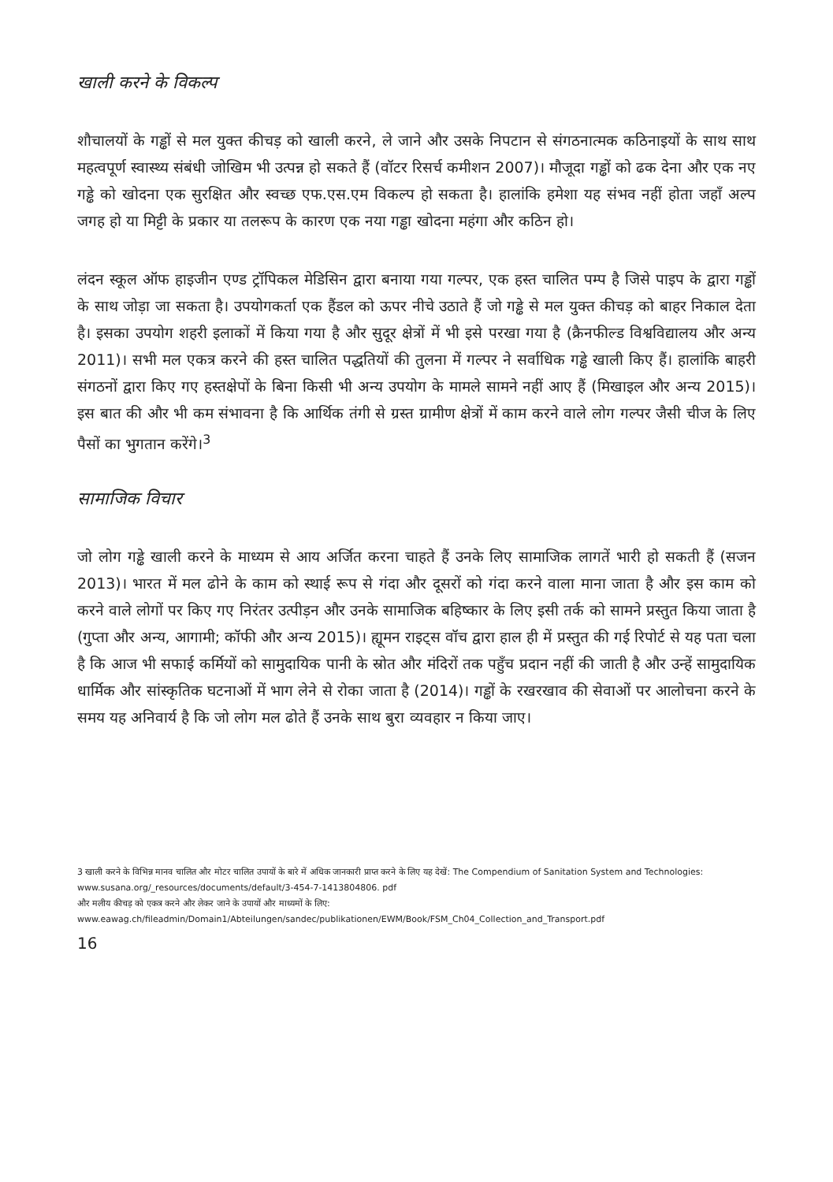खाली करने के विकल्प
शौचालयों के गड्ढों से मल युक्त कीचड़ को खाली करने, ले जाने और उसके निपटान से संगठनात्मक कठिनाइयों के साथ साथ महत्वपूर्ण स्वास्थ्य संबंधी जोखिम भी उत्पन्न हो सकते हैं (वॉटर रिसर्च कमीशन 2007)। मौजूदा गड्ढों को ढक देना और एक नए गड्ढे को खोदना एक सुरक्षित और स्वच्छ एफ.एस.एम विकल्प हो सकता है। हालांकि हमेशा यह संभव नहीं होता जहाँ अल्प जगह हो या मिट्टी के प्रकार या तलरूप के कारण एक नया गड्ढा खोदना महंगा और कठिन हो।
लंदन स्कूल ऑफ हाइजीन एण्ड ट्रॉपिकल मेडिसिन द्वारा बनाया गया गल्पर, एक हस्त चालित पम्प है जिसे पाइप के द्वारा गड्ढों के साथ जोड़ा जा सकता है। उपयोगकर्ता एक हैंडल को ऊपर नीचे उठाते हैं जो गड्ढे से मल युक्त कीचड़ को बाहर निकाल देता है। इसका उपयोग शहरी इलाकों में किया गया है और सुदूर क्षेत्रों में भी इसे परखा गया है (क्रैनफील्ड विश्वविद्यालय और अन्य 2011)। सभी मल एकत्र करने की हस्त चालित पद्धतियों की तुलना में गल्पर ने सर्वाधिक गड्ढे खाली किए हैं। हालांकि बाहरी संगठनों द्वारा किए गए हस्तक्षेपों के बिना किसी भी अन्य उपयोग के मामले सामने नहीं आए हैं (मिखाइल और अन्य 2015)। इस बात की और भी कम संभावना है कि आर्थिक तंगी से ग्रस्त ग्रामीण क्षेत्रों में काम करने वाले लोग गल्पर जैसी चीज के लिए पैसों का भुगतान करेंगे।<sup>3</sup>
सामाजिक विचार
जो लोग गड्ढे खाली करने के माध्यम से आय अर्जित करना चाहते हैं उनके लिए सामाजिक लागतें भारी हो सकती हैं (सजन 2013)। भारत में मल ढोने के काम को स्थाई रूप से गंदा और दूसरों को गंदा करने वाला माना जाता है और इस काम को करने वाले लोगों पर किए गए निरंतर उत्पीड़न और उनके सामाजिक बहिष्कार के लिए इसी तर्क को सामने प्रस्तुत किया जाता है (गुप्ता और अन्य, आगामी; कॉफी और अन्य 2015)। ह्यूमन राइट्स वॉच द्वारा हाल ही में प्रस्तुत की गई रिपोर्ट से यह पता चला है कि आज भी सफाई कर्मियों को सामुदायिक पानी के स्रोत और मंदिरों तक पहुँच प्रदान नहीं की जाती है और उन्हें सामुदायिक धार्मिक और सांस्कृतिक घटनाओं में भाग लेने से रोका जाता है (2014)। गड्ढों के रखरखाव की सेवाओं पर आलोचना करने के समय यह अनिवार्य है कि जो लोग मल ढोते हैं उनके साथ बुरा व्यवहार न किया जाए।
3 खाली करने के विभिन्न मानव चालित और मोटर चालित उपायों के बारे में अधिक जानकारी प्राप्त करने के लिए यह देखें: The Compendium of Sanitation System and Technologies: www.susana.org/_resources/documents/default/3-454-7-1413804806. pdf
और मलीय कीचड़ को एकत्र करने और लेकर जाने के उपायों और माध्यमों के लिए: www.eawag.ch/fileadmin/Domain1/Abteilungen/sandec/publikationen/EWM/Book/FSM_Ch04_Collection_and_Transport.pdf
16